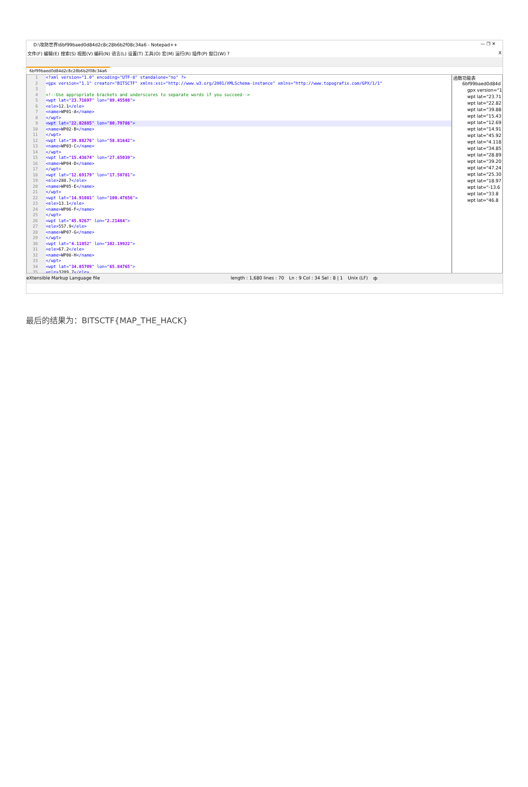D:\攻防世界\6bf99baed0d84d2c8c28b6b2f08c34a6 - Notepad++ — ❐ ✕
文件(F) 编辑(E) 搜索(S) 视图(V) 编码(N) 语言(L) 设置(T) 工具(O) 宏(M) 运行(R) 插件(P) 窗口(W) ? X
6bf99baed0d84d2c8c28b6b2f08c34a6
1 <?xml version="1.0" encoding="UTF-8" standalone="no" ?>
2 <gpx version="1.1" creator="BITSCTF" xmlns:xsi="http://www.w3.org/2001/XMLSchema-instance" xmlns="http://www.topografix.com/GPX/1/1"
3
4 <!--Use appropriate brackets and underscores to separate words if you succeed-->
5 <wpt lat="23.71697" lon="89.45508">
6 <ele> 12.1 </ele>
7 <name> WP01-A </name>
8 </wpt>
9 <wpt lat="22.82885" lon="80.79786">
10 <name> WP02-B </name>
11 </wpt>
12 <wpt lat="39.88276" lon="58.81642">
13 <name> WP03-C </name>
14 </wpt>
15 <wpt lat="15.43674" lon="27.65039">
16 <name> WP04-D </name>
17 </wpt>
18 <wpt lat="12.69179" lon="17.50781">
19 <ele> 288.7 </ele>
20 <name> WP05-E </name>
21 </wpt>
22 <wpt lat="14.91081" lon="100.47656">
23 <ele> 13.1 </ele>
24 <name> WP06-F </name>
25 </wpt>
26 <wpt lat="45.9267" lon="2.21484">
27 <ele> 557.9 </ele>
28 <name> WP07-G </name>
29 </wpt>
30 <wpt lat="4.11852" lon="102.19922">
31 <ele> 67.2 </ele>
32 <name> WP08-H </name>
33 </wpt>
34 <wpt lat="34.85709" lon="65.84765">
35 <ele> 3209.7 </ele>
函数功能表
6bf99baed0d84d
gpx version="1.
wpt lat="23.71
wpt lat="22.82
wpt lat="39.88
wpt lat="15.43
wpt lat="12.69
wpt lat="14.91
wpt lat="45.92
wpt lat="4.118
wpt lat="34.85
wpt lat="28.89
wpt lat="39.20
wpt lat="47.24
wpt lat="25.30
wpt lat="18.97
wpt lat="-13.6
wpt lat="33.8
wpt lat="46.8
eXtensible Markup Language file length : 1,680 lines : 70 Ln : 9 Col : 34 Sel : 8 | 1 Unix (LF) 中
最后的结果为：BITSCTF{MAP_THE_HACK}